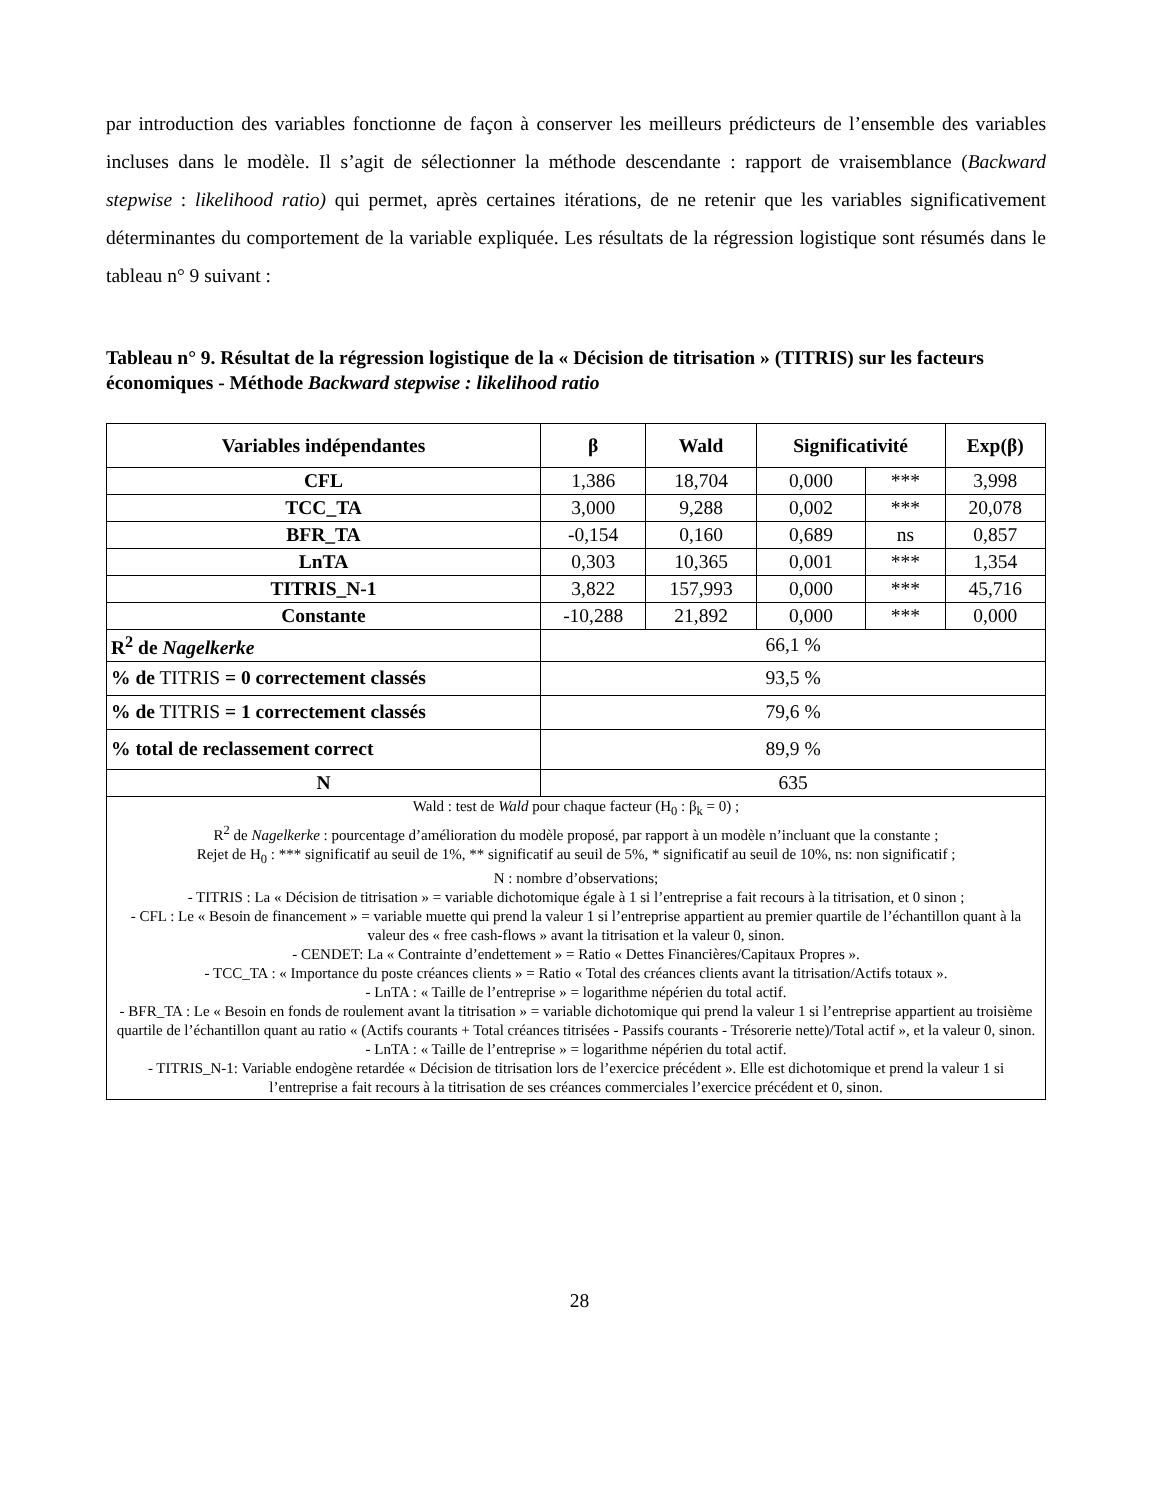par introduction des variables fonctionne de façon à conserver les meilleurs prédicteurs de l’ensemble des variables incluses dans le modèle. Il s’agit de sélectionner la méthode descendante : rapport de vraisemblance (Backward stepwise : likelihood ratio) qui permet, après certaines itérations, de ne retenir que les variables significativement déterminantes du comportement de la variable expliquée. Les résultats de la régression logistique sont résumés dans le tableau n° 9 suivant :
Tableau n° 9. Résultat de la régression logistique de la « Décision de titrisation » (TITRIS) sur les facteurs économiques - Méthode Backward stepwise : likelihood ratio
| Variables indépendantes | β | Wald | Significativité | | Exp(β) |
| --- | --- | --- | --- | --- | --- |
| CFL | 1,386 | 18,704 | 0,000 | *** | 3,998 |
| TCC_TA | 3,000 | 9,288 | 0,002 | *** | 20,078 |
| BFR_TA | -0,154 | 0,160 | 0,689 | ns | 0,857 |
| LnTA | 0,303 | 10,365 | 0,001 | *** | 1,354 |
| TITRIS_N-1 | 3,822 | 157,993 | 0,000 | *** | 45,716 |
| Constante | -10,288 | 21,892 | 0,000 | *** | 0,000 |
| R<sup>2</sup> de Nagelkerke | 66,1 % | | | | |
| % de TITRIS = 0 correctement classés | 93,5 % | | | | |
| % de TITRIS = 1 correctement classés | 79,6 % | | | | |
| % total de reclassement correct | 89,9 % | | | | |
| N | 635 | | | | |
| Wald : test de Wald pour chaque facteur (H<sub>0</sub> : β<sub>k</sub> = 0) ; R<sup>2</sup> de Nagelkerke : pourcentage d’amélioration du modèle proposé, par rapport à un modèle n’incluant que la constante ; Rejet de H<sub>0</sub> : *** significatif au seuil de 1%, ** significatif au seuil de 5%, * significatif au seuil de 10%, ns: non significatif ; N : nombre d’observations; - TITRIS : La « Décision de titrisation » = variable dichotomique égale à 1 si l’entreprise a fait recours à la titrisation, et 0 sinon ; - CFL : Le « Besoin de financement » = variable muette qui prend la valeur 1 si l’entreprise appartient au premier quartile de l’échantillon quant à la valeur des « free cash-flows » avant la titrisation et la valeur 0, sinon. - CENDET: La « Contrainte d’endettement » = Ratio « Dettes Financières/Capitaux Propres ». - TCC_TA : « Importance du poste créances clients » = Ratio « Total des créances clients avant la titrisation/Actifs totaux ». - LnTA : « Taille de l’entreprise » = logarithme népérien du total actif. - BFR_TA : Le « Besoin en fonds de roulement avant la titrisation » = variable dichotomique qui prend la valeur 1 si l’entreprise appartient au troisième quartile de l’échantillon quant au ratio « (Actifs courants + Total créances titrisées - Passifs courants - Trésorerie nette)/Total actif », et la valeur 0, sinon. - LnTA : « Taille de l’entreprise » = logarithme népérien du total actif. - TITRIS_N-1: Variable endogène retardée « Décision de titrisation lors de l’exercice précédent ». Elle est dichotomique et prend la valeur 1 si l’entreprise a fait recours à la titrisation de ses créances commerciales l’exercice précédent et 0, sinon. | | | | | |
28